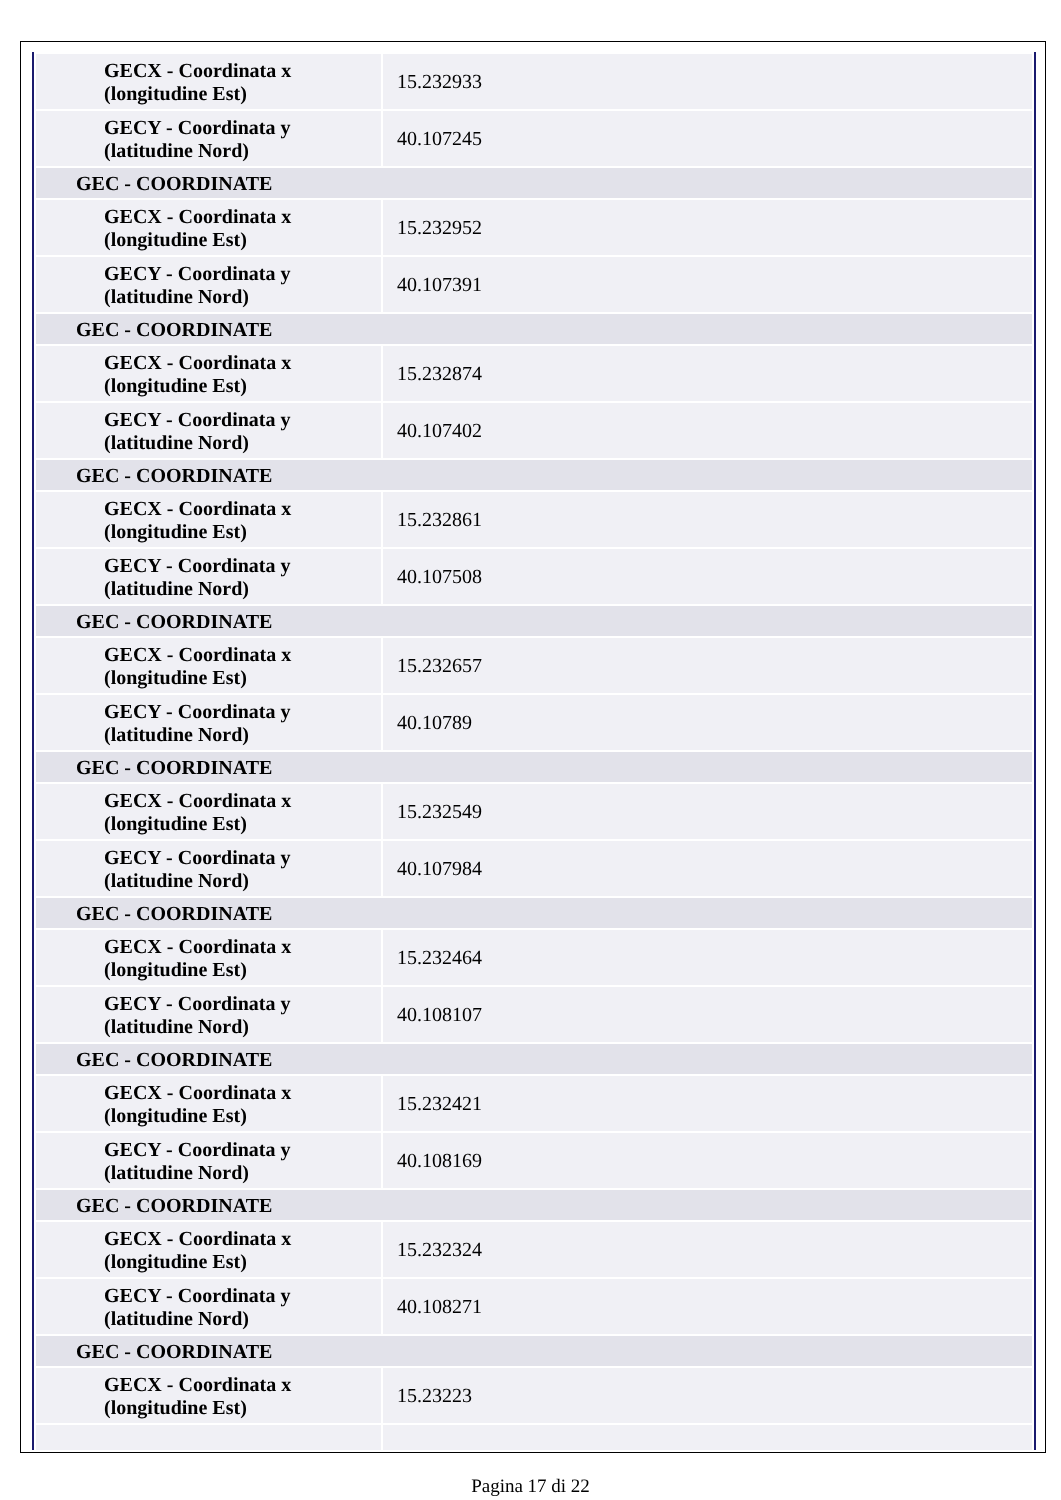| GECX - Coordinata x (longitudine Est) | 15.232933 |
| GECY - Coordinata y (latitudine Nord) | 40.107245 |
| GEC - COORDINATE | |
| GECX - Coordinata x (longitudine Est) | 15.232952 |
| GECY - Coordinata y (latitudine Nord) | 40.107391 |
| GEC - COORDINATE | |
| GECX - Coordinata x (longitudine Est) | 15.232874 |
| GECY - Coordinata y (latitudine Nord) | 40.107402 |
| GEC - COORDINATE | |
| GECX - Coordinata x (longitudine Est) | 15.232861 |
| GECY - Coordinata y (latitudine Nord) | 40.107508 |
| GEC - COORDINATE | |
| GECX - Coordinata x (longitudine Est) | 15.232657 |
| GECY - Coordinata y (latitudine Nord) | 40.10789 |
| GEC - COORDINATE | |
| GECX - Coordinata x (longitudine Est) | 15.232549 |
| GECY - Coordinata y (latitudine Nord) | 40.107984 |
| GEC - COORDINATE | |
| GECX - Coordinata x (longitudine Est) | 15.232464 |
| GECY - Coordinata y (latitudine Nord) | 40.108107 |
| GEC - COORDINATE | |
| GECX - Coordinata x (longitudine Est) | 15.232421 |
| GECY - Coordinata y (latitudine Nord) | 40.108169 |
| GEC - COORDINATE | |
| GECX - Coordinata x (longitudine Est) | 15.232324 |
| GECY - Coordinata y (latitudine Nord) | 40.108271 |
| GEC - COORDINATE | |
| GECX - Coordinata x (longitudine Est) | 15.23223 |
Pagina 17 di 22